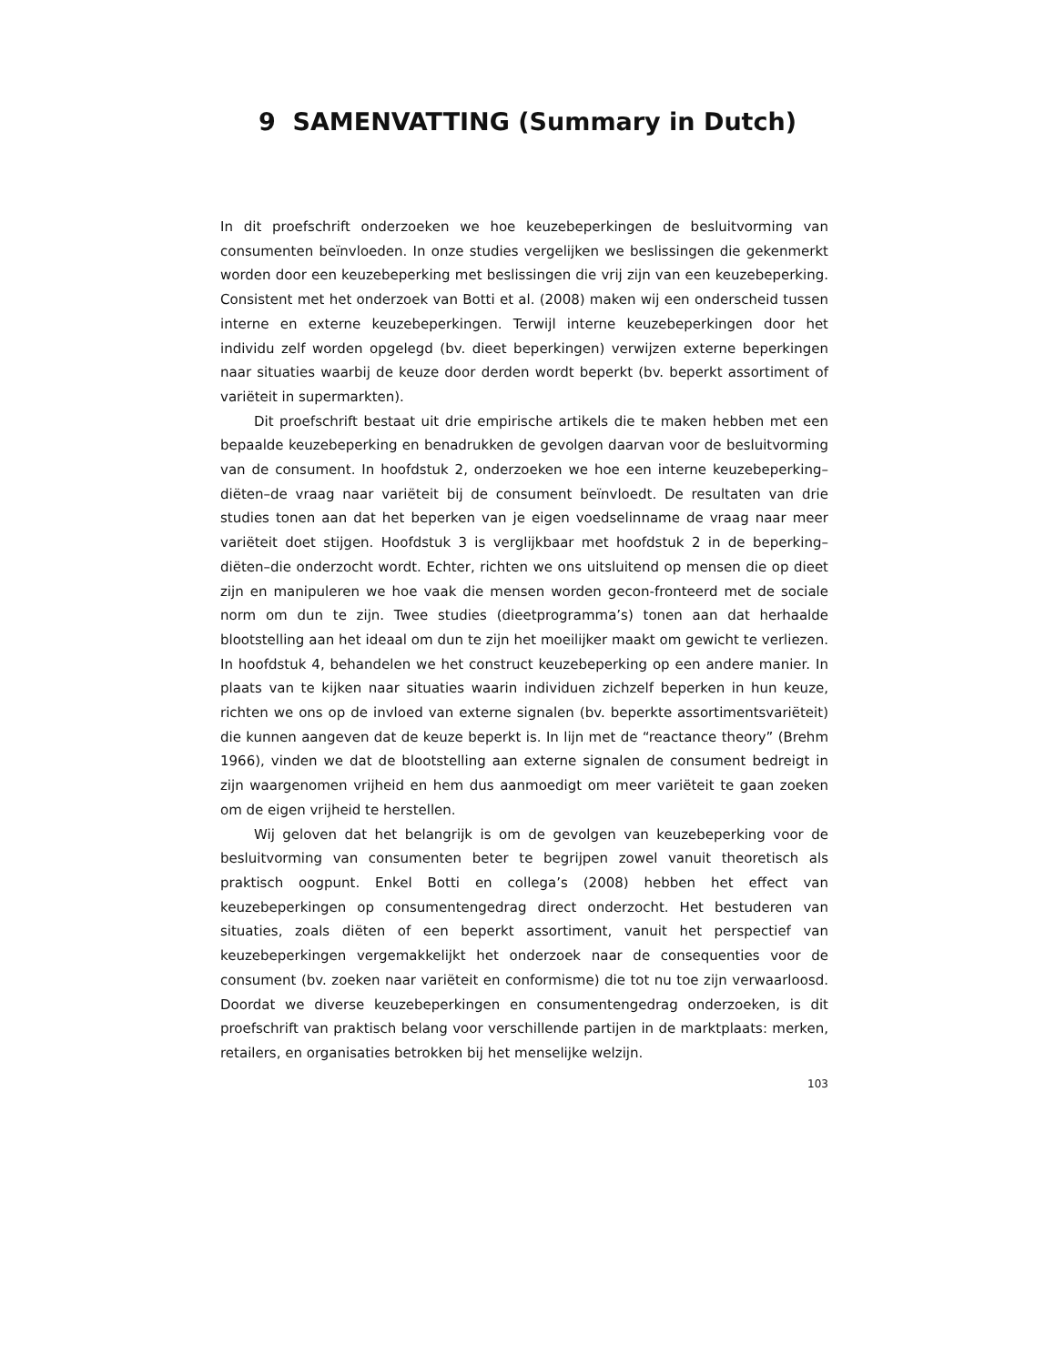9 SAMENVATTING (Summary in Dutch)
In dit proefschrift onderzoeken we hoe keuzebeperkingen de besluitvorming van consumenten beïnvloeden. In onze studies vergelijken we beslissingen die gekenmerkt worden door een keuzebeperking met beslissingen die vrij zijn van een keuzebeperking. Consistent met het onderzoek van Botti et al. (2008) maken wij een onderscheid tussen interne en externe keuzebeperkingen. Terwijl interne keuzebeperkingen door het individu zelf worden opgelegd (bv. dieet beperkingen) verwijzen externe beperkingen naar situaties waarbij de keuze door derden wordt beperkt (bv. beperkt assortiment of variëteit in supermarkten).
Dit proefschrift bestaat uit drie empirische artikels die te maken hebben met een bepaalde keuzebeperking en benadrukken de gevolgen daarvan voor de besluitvorming van de consument. In hoofdstuk 2, onderzoeken we hoe een interne keuzebeperking–diëten–de vraag naar variëteit bij de consument beïnvloedt. De resultaten van drie studies tonen aan dat het beperken van je eigen voedselinname de vraag naar meer variëteit doet stijgen. Hoofdstuk 3 is verglijkbaar met hoofdstuk 2 in de beperking–diëten–die onderzocht wordt. Echter, richten we ons uitsluitend op mensen die op dieet zijn en manipuleren we hoe vaak die mensen worden gecon-fronteerd met de sociale norm om dun te zijn. Twee studies (dieetprogramma’s) tonen aan dat herhaalde blootstelling aan het ideaal om dun te zijn het moeilijker maakt om gewicht te verliezen. In hoofdstuk 4, behandelen we het construct keuzebeperking op een andere manier. In plaats van te kijken naar situaties waarin individuen zichzelf beperken in hun keuze, richten we ons op de invloed van externe signalen (bv. beperkte assortimentsvariëteit) die kunnen aangeven dat de keuze beperkt is. In lijn met de “reactance theory” (Brehm 1966), vinden we dat de blootstelling aan externe signalen de consument bedreigt in zijn waargenomen vrijheid en hem dus aanmoedigt om meer variëteit te gaan zoeken om de eigen vrijheid te herstellen.
Wij geloven dat het belangrijk is om de gevolgen van keuzebeperking voor de besluitvorming van consumenten beter te begrijpen zowel vanuit theoretisch als praktisch oogpunt. Enkel Botti en collega’s (2008) hebben het effect van keuzebeperkingen op consumentengedrag direct onderzocht. Het bestuderen van situaties, zoals diëten of een beperkt assortiment, vanuit het perspectief van keuzebeperkingen vergemakkelijkt het onderzoek naar de consequenties voor de consument (bv. zoeken naar variëteit en conformisme) die tot nu toe zijn verwaarloosd. Doordat we diverse keuzebeperkingen en consumentengedrag onderzoeken, is dit proefschrift van praktisch belang voor verschillende partijen in de marktplaats: merken, retailers, en organisaties betrokken bij het menselijke welzijn.
103